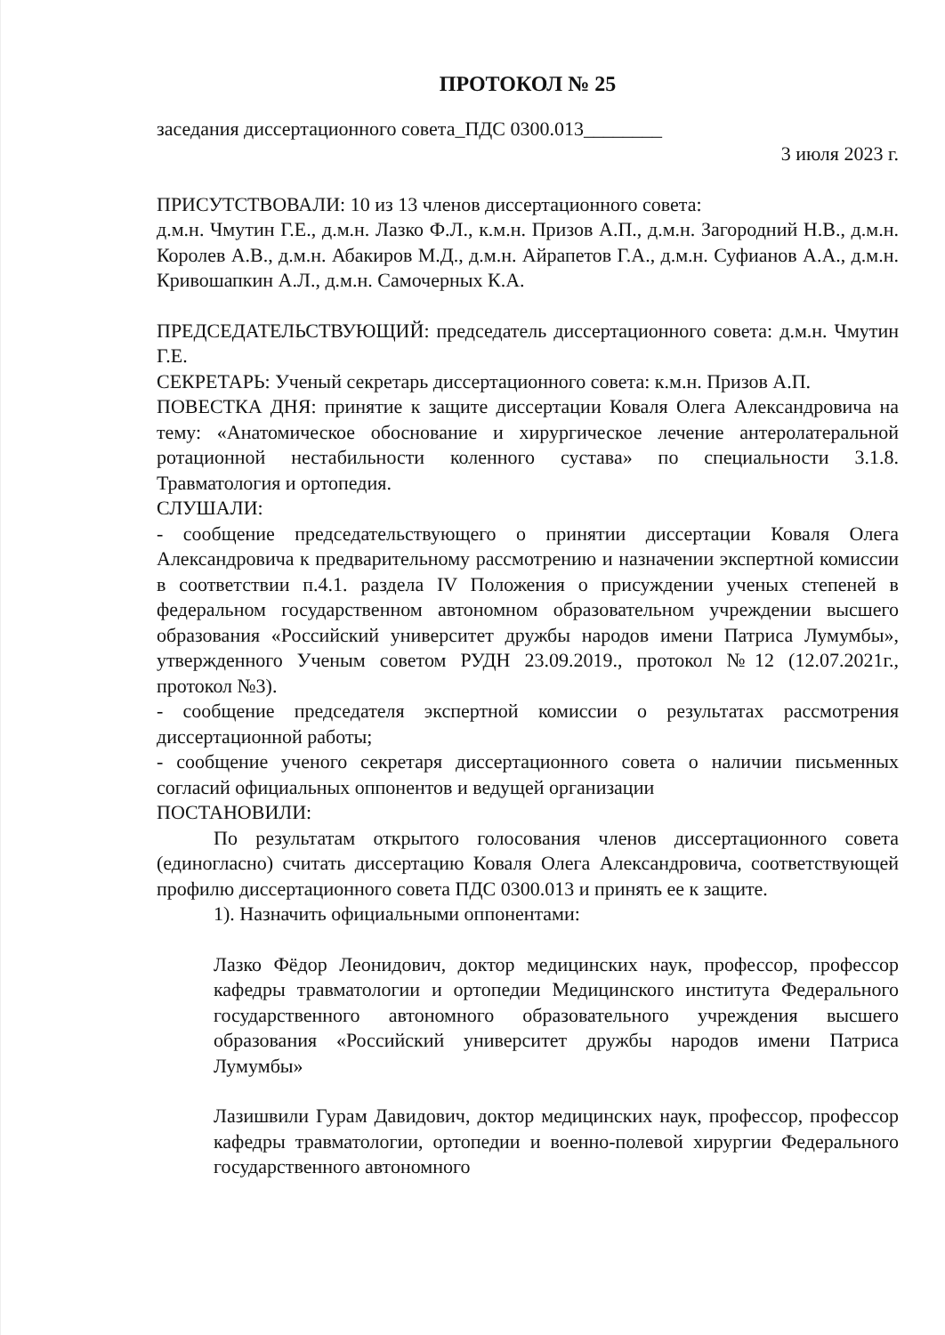ПРОТОКОЛ № 25
заседания диссертационного совета_ПДС 0300.013________
3 июля 2023 г.
ПРИСУТСТВОВАЛИ: 10 из 13 членов диссертационного совета:
д.м.н. Чмутин Г.Е., д.м.н. Лазко Ф.Л., к.м.н. Призов А.П., д.м.н. Загородний Н.В., д.м.н. Королев А.В., д.м.н. Абакиров М.Д., д.м.н. Айрапетов Г.А., д.м.н. Суфианов А.А., д.м.н. Кривошапкин А.Л., д.м.н. Самочерных К.А.
ПРЕДСЕДАТЕЛЬСТВУЮЩИЙ: председатель диссертационного совета: д.м.н. Чмутин Г.Е.
СЕКРЕТАРЬ: Ученый секретарь диссертационного совета: к.м.н. Призов А.П.
ПОВЕСТКА ДНЯ: принятие к защите диссертации Коваля Олега Александровича на тему: «Анатомическое обоснование и хирургическое лечение антеролатеральной ротационной нестабильности коленного сустава» по специальности 3.1.8. Травматология и ортопедия.
СЛУШАЛИ:
- сообщение председательствующего о принятии диссертации Коваля Олега Александровича к предварительному рассмотрению и назначении экспертной комиссии в соответствии п.4.1. раздела IV Положения о присуждении ученых степеней в федеральном государственном автономном образовательном учреждении высшего образования «Российский университет дружбы народов имени Патриса Лумумбы», утвержденного Ученым советом РУДН 23.09.2019., протокол №12 (12.07.2021г., протокол №3).
- сообщение председателя экспертной комиссии о результатах рассмотрения диссертационной работы;
- сообщение ученого секретаря диссертационного совета о наличии письменных согласий официальных оппонентов и ведущей организации
ПОСТАНОВИЛИ:
По результатам открытого голосования членов диссертационного совета (единогласно) считать диссертацию Коваля Олега Александровича, соответствующей профилю диссертационного совета ПДС 0300.013 и принять ее к защите.
1). Назначить официальными оппонентами:
Лазко Фёдор Леонидович, доктор медицинских наук, профессор, профессор кафедры травматологии и ортопедии Медицинского института Федерального государственного автономного образовательного учреждения высшего образования «Российский университет дружбы народов имени Патриса Лумумбы»
Лазишвили Гурам Давидович, доктор медицинских наук, профессор, профессор кафедры травматологии, ортопедии и военно-полевой хирургии Федерального государственного автономного